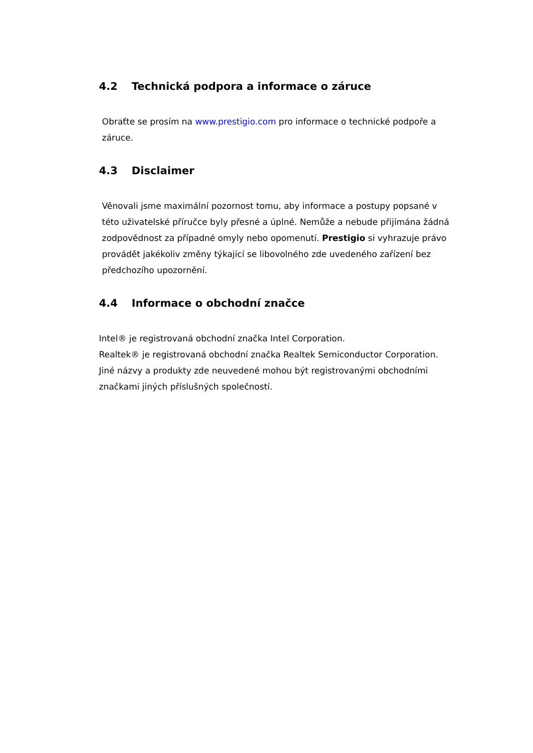4.2 Technická podpora a informace o záruce
Obraťte se prosím na www.prestigio.com pro informace o technické podpoře a záruce.
4.3 Disclaimer
Věnovali jsme maximální pozornost tomu, aby informace a postupy popsané v této uživatelské příručce byly přesné a úplné. Nemůže a nebude přijímána žádná zodpovědnost za případné omyly nebo opomenutí. Prestigio si vyhrazuje právo provádět jakékoliv změny týkající se libovolného zde uvedeného zařízení bez předchozího upozornění.
4.4 Informace o obchodní značce
Intel® je registrovaná obchodní značka Intel Corporation.
Realtek® je registrovaná obchodní značka Realtek Semiconductor Corporation.
Jiné názvy a produkty zde neuvedené mohou být registrovanými obchodními značkami jiných příslušných společností.